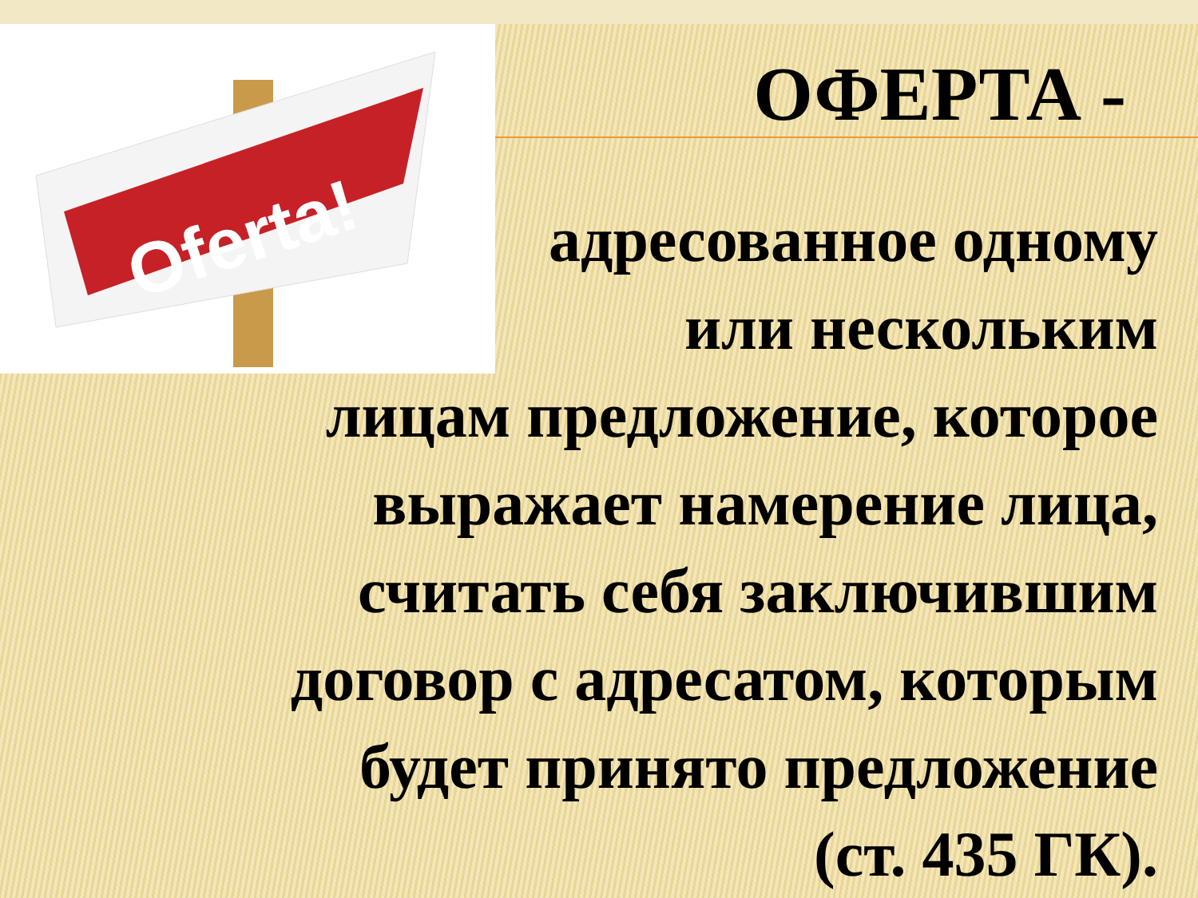Oferta!
ОФЕРТА -
адресованное одному
или нескольким
лицам предложение, которое
выражает намерение лица,
считать себя заключившим
договор с адресатом, которым
будет принято предложение
(ст. 435 ГК).